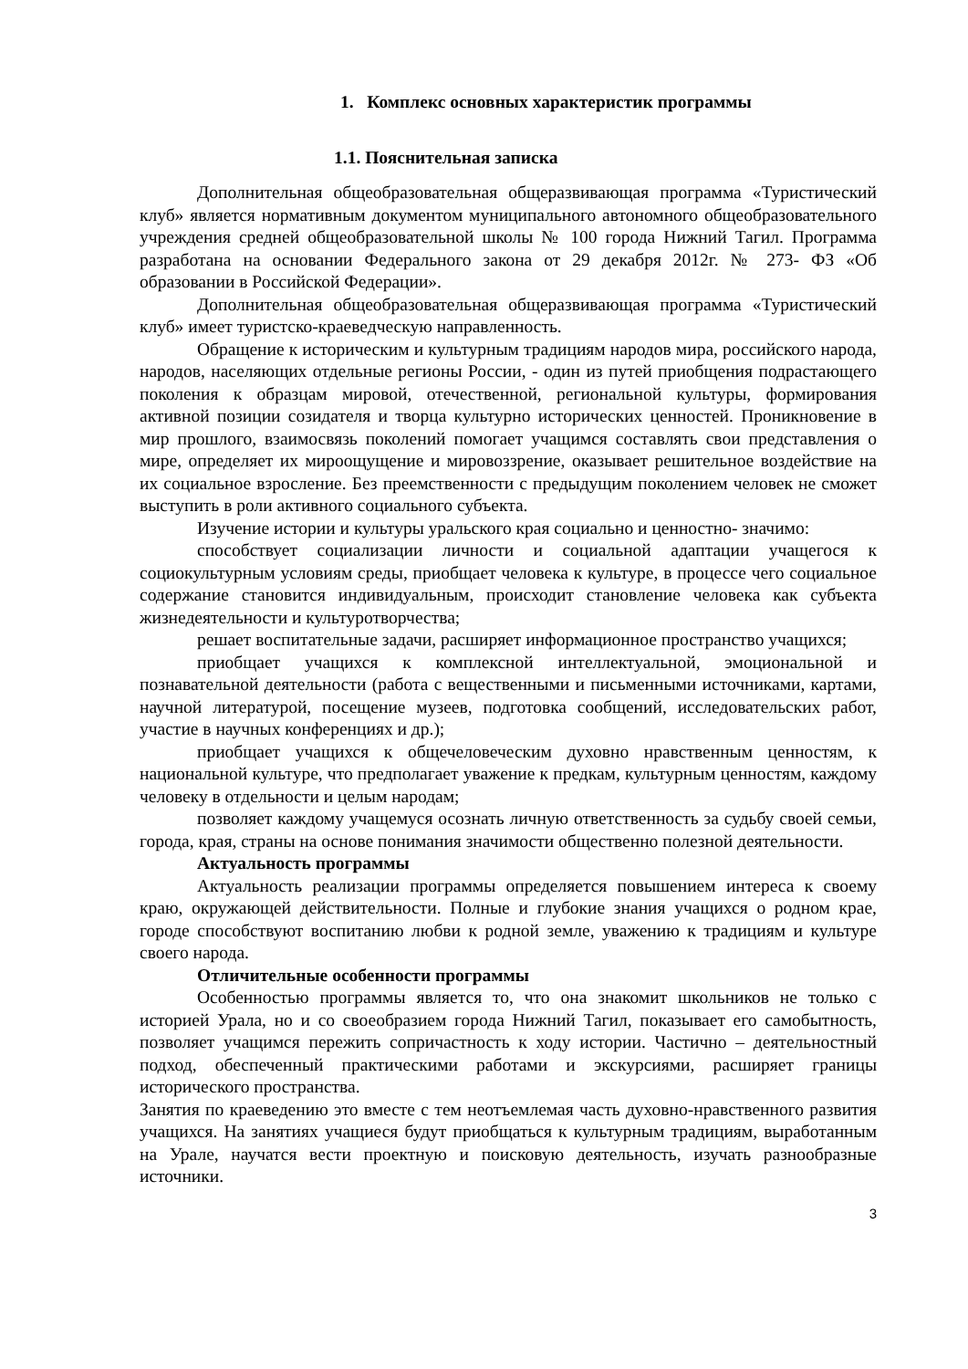1. Комплекс основных характеристик программы
1.1. Пояснительная записка
Дополнительная общеобразовательная общеразвивающая программа «Туристический клуб» является нормативным документом муниципального автономного общеобразовательного учреждения средней общеобразовательной школы № 100 города Нижний Тагил. Программа разработана на основании Федерального закона от 29 декабря 2012г. № 273- ФЗ «Об образовании в Российской Федерации».
Дополнительная общеобразовательная общеразвивающая программа «Туристический клуб» имеет туристско-краеведческую направленность.
Обращение к историческим и культурным традициям народов мира, российского народа, народов, населяющих отдельные регионы России, - один из путей приобщения подрастающего поколения к образцам мировой, отечественной, региональной культуры, формирования активной позиции созидателя и творца культурно исторических ценностей. Проникновение в мир прошлого, взаимосвязь поколений помогает учащимся составлять свои представления о мире, определяет их мироощущение и мировоззрение, оказывает решительное воздействие на их социальное взросление. Без преемственности с предыдущим поколением человек не сможет выступить в роли активного социального субъекта.
Изучение истории и культуры уральского края социально и ценностно- значимо:
способствует социализации личности и социальной адаптации учащегося к социокультурным условиям среды, приобщает человека к культуре, в процессе чего социальное содержание становится индивидуальным, происходит становление человека как субъекта жизнедеятельности и культуротворчества;
решает воспитательные задачи, расширяет информационное пространство учащихся;
приобщает учащихся к комплексной интеллектуальной, эмоциональной и познавательной деятельности (работа с вещественными и письменными источниками, картами, научной литературой, посещение музеев, подготовка сообщений, исследовательских работ, участие в научных конференциях и др.);
приобщает учащихся к общечеловеческим духовно нравственным ценностям, к национальной культуре, что предполагает уважение к предкам, культурным ценностям, каждому человеку в отдельности и целым народам;
позволяет каждому учащемуся осознать личную ответственность за судьбу своей семьи, города, края, страны на основе понимания значимости общественно полезной деятельности.
Актуальность программы
Актуальность реализации программы определяется повышением интереса к своему краю, окружающей действительности. Полные и глубокие знания учащихся о родном крае, городе способствуют воспитанию любви к родной земле, уважению к традициям и культуре своего народа.
Отличительные особенности программы
Особенностью программы является то, что она знакомит школьников не только с историей Урала, но и со своеобразием города Нижний Тагил, показывает его самобытность, позволяет учащимся пережить сопричастность к ходу истории. Частично – деятельностный подход, обеспеченный практическими работами и экскурсиями, расширяет границы исторического пространства.
Занятия по краеведению это вместе с тем неотъемлемая часть духовно-нравственного развития учащихся. На занятиях учащиеся будут приобщаться к культурным традициям, выработанным на Урале, научатся вести проектную и поисковую деятельность, изучать разнообразные источники.
3